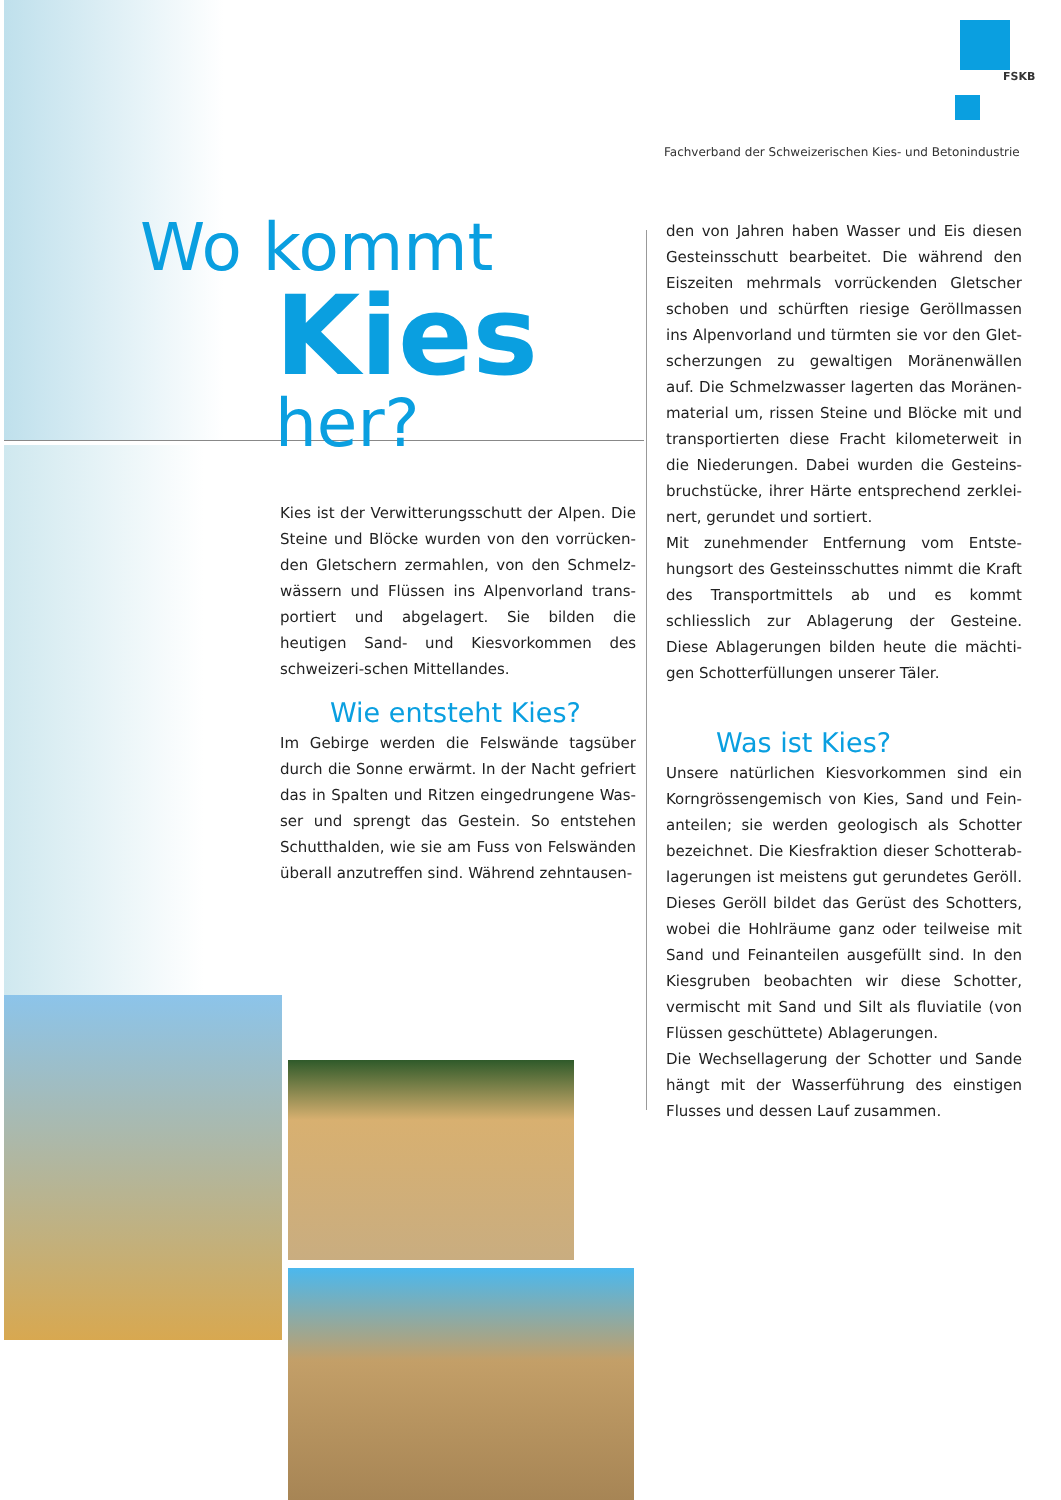FSKB
Fachverband der Schweizerischen Kies- und Betonindustrie
Wo kommt
Kies
her?
Kies ist der Verwitterungsschutt der Alpen. Die Steine und Blöcke wurden von den vorrücken-den Gletschern zermahlen, von den Schmelz-wässern und Flüssen ins Alpenvorland trans-portiert und abgelagert. Sie bilden die heutigen Sand- und Kiesvorkommen des schweizeri-schen Mittellandes.
Wie entsteht Kies?
Im Gebirge werden die Felswände tagsüber durch die Sonne erwärmt. In der Nacht gefriert das in Spalten und Ritzen eingedrungene Was-ser und sprengt das Gestein. So entstehen Schutthalden, wie sie am Fuss von Felswänden überall anzutreffen sind. Während zehntausen-
den von Jahren haben Wasser und Eis diesen Gesteinsschutt bearbeitet. Die während den Eiszeiten mehrmals vorrückenden Gletscher schoben und schürften riesige Geröllmassen ins Alpenvorland und türmten sie vor den Glet-scherzungen zu gewaltigen Moränenwällen auf. Die Schmelzwasser lagerten das Moränen-material um, rissen Steine und Blöcke mit und transportierten diese Fracht kilometerweit in die Niederungen. Dabei wurden die Gesteins-bruchstücke, ihrer Härte entsprechend zerklei-nert, gerundet und sortiert.
Mit zunehmender Entfernung vom Entste-hungsort des Gesteinsschuttes nimmt die Kraft des Transportmittels ab und es kommt schliesslich zur Ablagerung der Gesteine. Diese Ablagerungen bilden heute die mächti-gen Schotterfüllungen unserer Täler.
Was ist Kies?
Unsere natürlichen Kiesvorkommen sind ein Korngrössengemisch von Kies, Sand und Fein-anteilen; sie werden geologisch als Schotter bezeichnet. Die Kiesfraktion dieser Schotterab-lagerungen ist meistens gut gerundetes Geröll. Dieses Geröll bildet das Gerüst des Schotters, wobei die Hohlräume ganz oder teilweise mit Sand und Feinanteilen ausgefüllt sind. In den Kiesgruben beobachten wir diese Schotter, vermischt mit Sand und Silt als fluviatile (von Flüssen geschüttete) Ablagerungen.
Die Wechsellagerung der Schotter und Sande hängt mit der Wasserführung des einstigen Flusses und dessen Lauf zusammen.